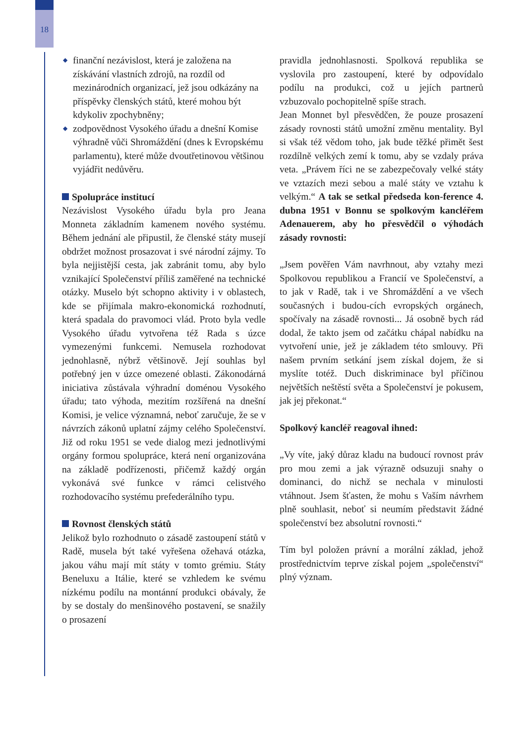18
◆ finanční nezávislost, která je založena na získávání vlastních zdrojů, na rozdíl od mezinárodních organizací, jež jsou odkázány na příspěvky členských států, které mohou být kdykoliv zpochybněny;
◆ zodpovědnost Vysokého úřadu a dnešní Komise výhradně vůči Shromáždění (dnes k Evropskému parlamentu), které může dvoutřetinovou většinou vyjádřit nedůvěru.
Spolupráce institucí
Nezávislost Vysokého úřadu byla pro Jeana Monneta základním kamenem nového systému. Během jednání ale připustil, že členské státy musejí obdržet možnost prosazovat i své národní zájmy. To byla nejjistější cesta, jak zabránit tomu, aby bylo vznikající Společenství příliš zaměřené na technické otázky. Muselo být schopno aktivity i v oblastech, kde se přijímala makro-ekonomická rozhodnutí, která spadala do pravomoci vlád. Proto byla vedle Vysokého úřadu vytvořena též Rada s úzce vymezenými funkcemi. Nemusela rozhodovat jednohlasně, nýbrž většinově. Její souhlas byl potřebný jen v úzce omezené oblasti. Zákonodárná iniciativa zůstávala výhradní doménou Vysokého úřadu; tato výhoda, mezitím rozšířená na dnešní Komisi, je velice významná, neboť zaručuje, že se v návrzích zákonů uplatní zájmy celého Společenství. Již od roku 1951 se vede dialog mezi jednotlivými orgány formou spolupráce, která není organizována na základě podřízenosti, přičemž každý orgán vykonává své funkce v rámci celistvého rozhodovacího systému prefederálního typu.
Rovnost členských států
Jelikož bylo rozhodnuto o zásadě zastoupení států v Radě, musela být také vyřešena ožehavá otázka, jakou váhu mají mít státy v tomto grémiu. Státy Beneluxu a Itálie, které se vzhledem ke svému nízkému podílu na montánní produkci obávaly, že by se dostaly do menšinového postavení, se snažily o prosazení
pravidla jednohlasnosti. Spolková republika se vyslovila pro zastoupení, které by odpovídalo podílu na produkci, což u jejích partnerů vzbuzovalo pochopitelně spíše strach.
Jean Monnet byl přesvědčen, že pouze prosazení zásady rovnosti států umožní změnu mentality. Byl si však též vědom toho, jak bude těžké přimět šest rozdílně velkých zemí k tomu, aby se vzdaly práva veta. „Právem říci ne se zabezpečovaly velké státy ve vztazích mezi sebou a malé státy ve vztahu k velkým.“ A tak se setkal předseda kon-ference 4. dubna 1951 v Bonnu se spolkovým kancléřem Adenauerem, aby ho přesvědčil o výhodách zásady rovnosti:
„Jsem pověřen Vám navrhnout, aby vztahy mezi Spolkovou republikou a Francií ve Společenství, a to jak v Radě, tak i ve Shromáždění a ve všech současných i budou-cích evropských orgánech, spočívaly na zásadě rovnosti... Já osobně bych rád dodal, že takto jsem od začátku chápal nabídku na vytvoření unie, jež je základem této smlouvy. Při našem prvním setkání jsem získal dojem, že si myslíte totéž. Duch diskriminace byl příčinou největších neštěstí světa a Společenství je pokusem, jak jej překonat.“
Spolkový kancléř reagoval ihned:
„Vy víte, jaký důraz kladu na budoucí rovnost práv pro mou zemi a jak výrazně odsuzuji snahy o dominanci, do nichž se nechala v minulosti vtáhnout. Jsem šťasten, že mohu s Vaším návrhem plně souhlasit, neboť si neumím představit žádné společenství bez absolutní rovnosti.“
Tím byl položen právní a morální základ, jehož prostřednictvím teprve získal pojem „společenství“ plný význam.